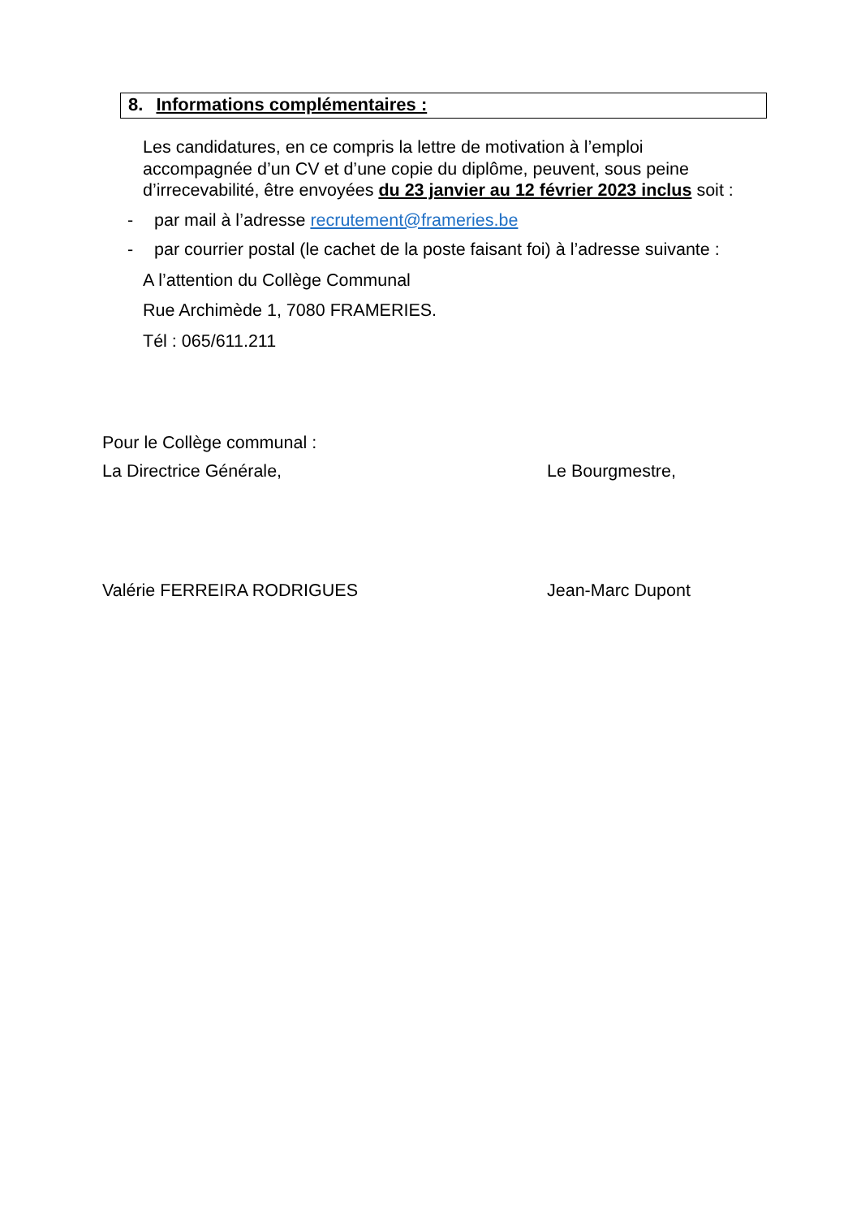8. Informations complémentaires :
Les candidatures, en ce compris la lettre de motivation à l’emploi accompagnée d’un CV et d’une copie du diplôme, peuvent, sous peine d’irrecevabilité, être envoyées du 23 janvier au 12 février 2023 inclus soit :
- par mail à l’adresse recrutement@frameries.be
- par courrier postal (le cachet de la poste faisant foi) à l’adresse suivante :
A l’attention du Collège Communal
Rue Archimède 1, 7080 FRAMERIES.
Tél : 065/611.211
Pour le Collège communal :
La Directrice Générale, Le Bourgmestre,
Valérie FERREIRA RODRIGUES Jean-Marc Dupont